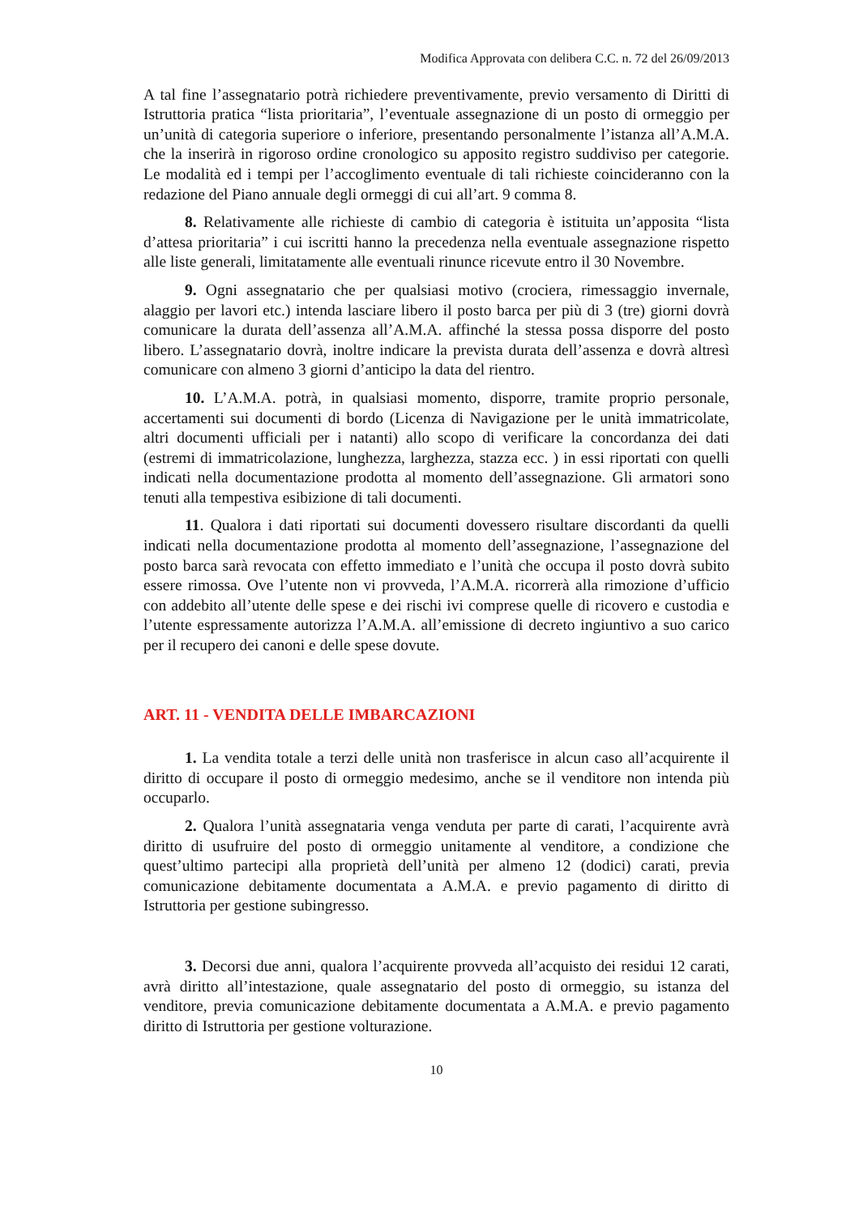Modifica Approvata con delibera C.C. n. 72 del 26/09/2013
A tal fine l’assegnatario potrà richiedere preventivamente, previo versamento di Diritti di Istruttoria pratica “lista prioritaria”, l’eventuale assegnazione di un posto di ormeggio per un’unità di categoria superiore o inferiore, presentando personalmente l’istanza all’A.M.A. che la inserirà in rigoroso ordine cronologico su apposito registro suddiviso per categorie. Le modalità ed i tempi per l’accoglimento eventuale di tali richieste coincideranno con la redazione del Piano annuale degli ormeggi di cui all’art. 9 comma 8.
8. Relativamente alle richieste di cambio di categoria è istituita un’apposita “lista d’attesa prioritaria” i cui iscritti hanno la precedenza nella eventuale assegnazione rispetto alle liste generali, limitatamente alle eventuali rinunce ricevute entro il 30 Novembre.
9. Ogni assegnatario che per qualsiasi motivo (crociera, rimessaggio invernale, alaggio per lavori etc.) intenda lasciare libero il posto barca per più di 3 (tre) giorni dovrà comunicare la durata dell’assenza all’A.M.A. affinché la stessa possa disporre del posto libero. L’assegnatario dovrà, inoltre indicare la prevista durata dell’assenza e dovrà altresì comunicare con almeno 3 giorni d’anticipo la data del rientro.
10. L’A.M.A. potrà, in qualsiasi momento, disporre, tramite proprio personale, accertamenti sui documenti di bordo (Licenza di Navigazione per le unità immatricolate, altri documenti ufficiali per i natanti) allo scopo di verificare la concordanza dei dati (estremi di immatricolazione, lunghezza, larghezza, stazza ecc. ) in essi riportati con quelli indicati nella documentazione prodotta al momento dell’assegnazione. Gli armatori sono tenuti alla tempestiva esibizione di tali documenti.
11. Qualora i dati riportati sui documenti dovessero risultare discordanti da quelli indicati nella documentazione prodotta al momento dell’assegnazione, l’assegnazione del posto barca sarà revocata con effetto immediato e l’unità che occupa il posto dovrà subito essere rimossa. Ove l’utente non vi provveda, l’A.M.A. ricorrerà alla rimozione d’ufficio con addebito all’utente delle spese e dei rischi ivi comprese quelle di ricovero e custodia e l’utente espressamente autorizza l’A.M.A. all’emissione di decreto ingiuntivo a suo carico per il recupero dei canoni e delle spese dovute.
ART. 11 - VENDITA DELLE IMBARCAZIONI
1. La vendita totale a terzi delle unità non trasferisce in alcun caso all’acquirente il diritto di occupare il posto di ormeggio medesimo, anche se il venditore non intenda più occuparlo.
2. Qualora l’unità assegnataria venga venduta per parte di carati, l’acquirente avrà diritto di usufruire del posto di ormeggio unitamente al venditore, a condizione che quest’ultimo partecipi alla proprietà dell’unità per almeno 12 (dodici) carati, previa comunicazione debitamente documentata a A.M.A. e previo pagamento di diritto di Istruttoria per gestione subingresso.
3. Decorsi due anni, qualora l’acquirente provveda all’acquisto dei residui 12 carati, avrà diritto all’intestazione, quale assegnatario del posto di ormeggio, su istanza del venditore, previa comunicazione debitamente documentata a A.M.A. e previo pagamento diritto di Istruttoria per gestione volturazione.
10